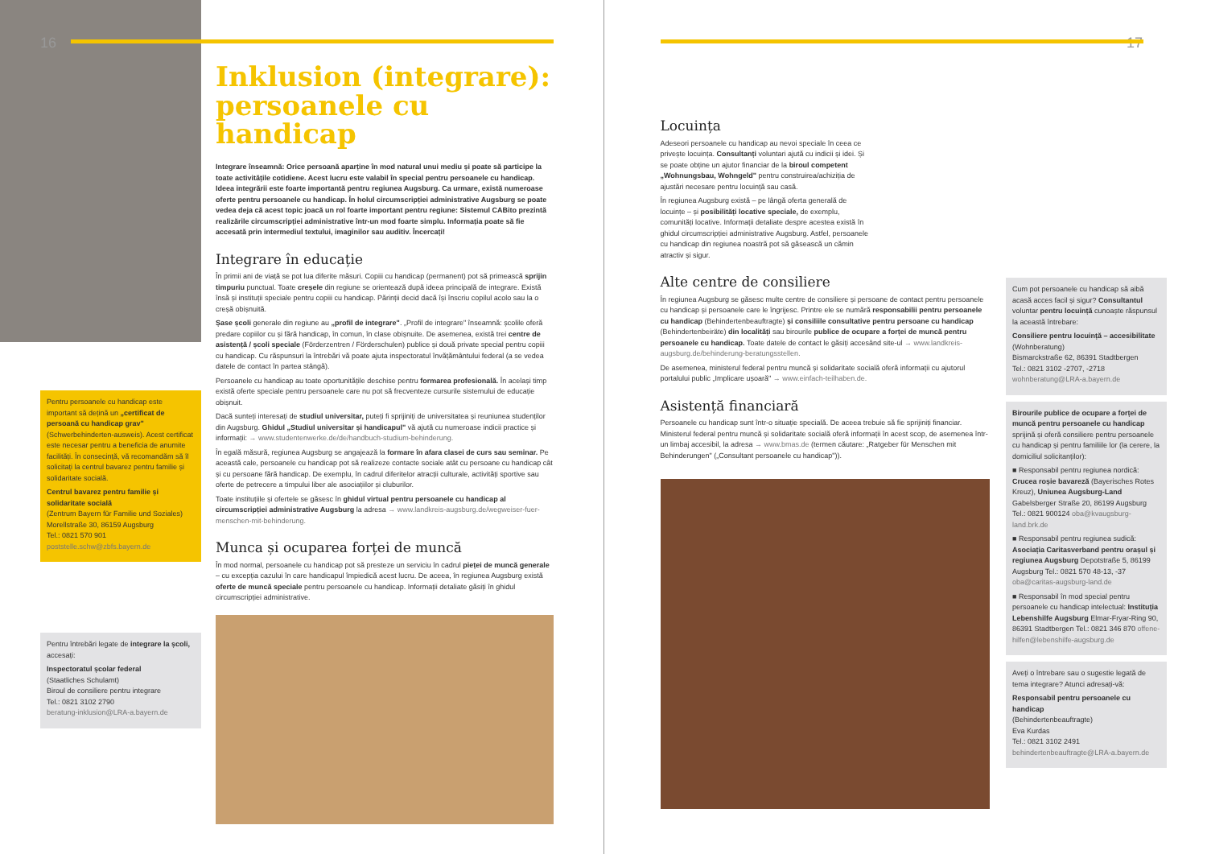16
Pentru persoanele cu handicap este important să dețină un „certificat de persoană cu handicap grav" (Schwerbehinderten-ausweis). Acest certificat este necesar pentru a beneficia de anumite facilități. În consecință, vă recomandăm să îl solicitați la centrul bavarez pentru familie și solidaritate socială.
Centrul bavarez pentru familie și solidaritate socială
(Zentrum Bayern für Familie und Soziales)
Morellstraße 30, 86159 Augsburg
Tel.: 0821 570 901
poststelle.schw@zbfs.bayern.de
Pentru întrebări legate de integrare la școli, accesați:
Inspectoratul școlar federal
(Staatliches Schulamt)
Biroul de consiliere pentru integrare
Tel.: 0821 3102 2790
beratung-inklusion@LRA-a.bayern.de
Inklusion (integrare): persoanele cu handicap
Integrare înseamnă: Orice persoană aparține în mod natural unui mediu și poate să participe la toate activitățile cotidiene. Acest lucru este valabil în special pentru persoanele cu handicap. Ideea integrării este foarte importantă pentru regiunea Augsburg. Ca urmare, există numeroase oferte pentru persoanele cu handicap. În holul circumscripției administrative Augsburg se poate vedea deja că acest topic joacă un rol foarte important pentru regiune: Sistemul CABito prezintă realizările circumscripției administrative într-un mod foarte simplu. Informația poate să fie accesată prin intermediul textului, imaginilor sau auditiv. Încercați!
Integrare în educație
În primii ani de viață se pot lua diferite măsuri. Copiii cu handicap (permanent) pot să primească sprijin timpuriu punctual. Toate creșele din regiune se orientează după ideea principală de integrare. Există însă și instituții speciale pentru copiii cu handicap. Părinții decid dacă își înscriu copilul acolo sau la o creșă obișnuită.
Șase școli generale din regiune au „profil de integrare". „Profil de integrare" înseamnă: școlile oferă predare copiilor cu și fără handicap, în comun, în clase obișnuite. De asemenea, există trei centre de asistență / școli speciale (Förderzentren / Förderschulen) publice și două private special pentru copiii cu handicap. Cu răspunsuri la întrebări vă poate ajuta inspectoratul învățământului federal (a se vedea datele de contact în partea stângă).
Persoanele cu handicap au toate oportunitățile deschise pentru formarea profesională. În același timp există oferte speciale pentru persoanele care nu pot să frecventeze cursurile sistemului de educație obișnuit.
Dacă sunteți interesați de studiul universitar, puteți fi sprijiniți de universitatea și reuniunea studenților din Augsburg. Ghidul „Studiul universitar și handicapul" vă ajută cu numeroase indicii practice și informații: → www.studentenwerke.de/de/handbuch-studium-behinderung.
În egală măsură, regiunea Augsburg se angajează la formare în afara clasei de curs sau seminar. Pe această cale, persoanele cu handicap pot să realizeze contacte sociale atât cu persoane cu handicap cât și cu persoane fără handicap. De exemplu, în cadrul diferitelor atracții culturale, activități sportive sau oferte de petrecere a timpului liber ale asociațiilor și cluburilor.
Toate instituțiile și ofertele se găsesc în ghidul virtual pentru persoanele cu handicap al circumscripției administrative Augsburg la adresa → www.landkreis-augsburg.de/wegweiser-fuer-menschen-mit-behinderung.
Munca și ocuparea forței de muncă
În mod normal, persoanele cu handicap pot să presteze un serviciu în cadrul pieței de muncă generale – cu excepția cazului în care handicapul împiedică acest lucru. De aceea, în regiunea Augsburg există oferte de muncă speciale pentru persoanele cu handicap. Informații detaliate găsiți în ghidul circumscripției administrative.
Locuința
Adeseori persoanele cu handicap au nevoi speciale în ceea ce privește locuința. Consultanți voluntari ajută cu indicii și idei. Și se poate obține un ajutor financiar de la biroul competent „Wohnungsbau, Wohngeld" pentru construirea/achiziția de ajustări necesare pentru locuință sau casă.
În regiunea Augsburg există – pe lângă oferta generală de locuințe – și posibilități locative speciale, de exemplu, comunități locative. Informații detaliate despre acestea există în ghidul circumscripției administrative Augsburg. Astfel, persoanele cu handicap din regiunea noastră pot să găsească un cămin atractiv și sigur.
Alte centre de consiliere
În regiunea Augsburg se găsesc multe centre de consiliere și persoane de contact pentru persoanele cu handicap și persoanele care le îngrijesc. Printre ele se numără responsabilii pentru persoanele cu handicap (Behindertenbeauftragte) și consiliile consultative pentru persoane cu handicap (Behindertenbeiräte) din localități sau birourile publice de ocupare a forței de muncă pentru persoanele cu handicap. Toate datele de contact le găsiți accesând site-ul → www.landkreis-augsburg.de/behinderung-beratungsstellen.
De asemenea, ministerul federal pentru muncă și solidaritate socială oferă informații cu ajutorul portalului public „Implicare ușoară" → www.einfach-teilhaben.de.
Asistență financiară
Persoanele cu handicap sunt într-o situație specială. De aceea trebuie să fie sprijiniți financiar. Ministerul federal pentru muncă și solidaritate socială oferă informații în acest scop, de asemenea într-un limbaj accesibil, la adresa → www.bmas.de (termen căutare: „Ratgeber für Menschen mit Behinderungen" („Consultant persoanele cu handicap")).
17
Cum pot persoanele cu handicap să aibă acasă acces facil și sigur? Consultantul voluntar pentru locuință cunoaște răspunsul la această întrebare:
Consiliere pentru locuință – accesibilitate
(Wohnberatung)
Bismarckstraße 62, 86391 Stadtbergen
Tel.: 0821 3102 -2707, -2718
wohnberatung@LRA-a.bayern.de
Birourile publice de ocupare a forței de muncă pentru persoanele cu handicap sprijină și oferă consiliere pentru persoanele cu handicap și pentru familiile lor (la cerere, la domiciliul solicitanților):
■ Responsabil pentru regiunea nordică: Crucea roșie bavareză (Bayerisches Rotes Kreuz), Uniunea Augsburg-Land Gabelsberger Straße 20, 86199 Augsburg Tel.: 0821 900124 oba@kvaugsburg-land.brk.de
■ Responsabil pentru regiunea sudică: Asociația Caritasverband pentru orașul și regiunea Augsburg Depotstraße 5, 86199 Augsburg Tel.: 0821 570 48-13, -37 oba@caritas-augsburg-land.de
■ Responsabil în mod special pentru persoanele cu handicap intelectual: Instituția Lebenshilfe Augsburg Elmar-Fryar-Ring 90, 86391 Stadtbergen Tel.: 0821 346 870 offene-hilfen@lebenshilfe-augsburg.de
Aveți o întrebare sau o sugestie legată de tema integrare? Atunci adresați-vă:
Responsabil pentru persoanele cu handicap
(Behindertenbeauftragte)
Eva Kurdas
Tel.: 0821 3102 2491
behindertenbeauftragte@LRA-a.bayern.de